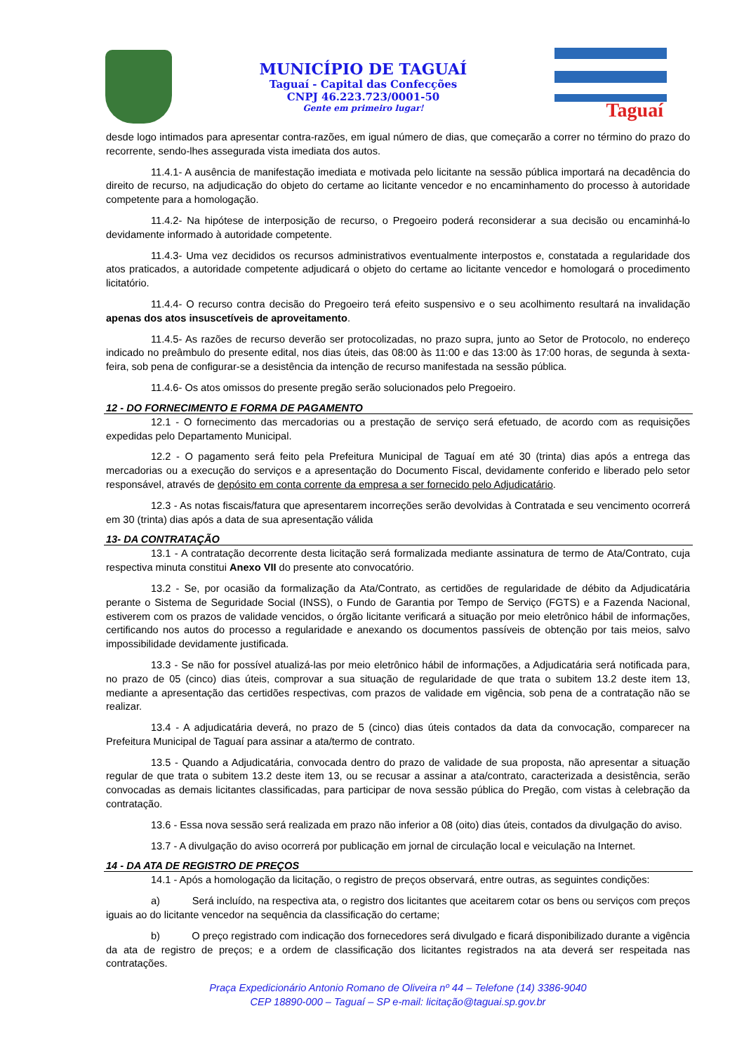MUNICÍPIO DE TAGUAÍ
Taguaí - Capital das Confecções
CNPJ 46.223.723/0001-50
Gente em primeiro lugar!
Taguaí
desde logo intimados para apresentar contra-razões, em igual número de dias, que começarão a correr no término do prazo do recorrente, sendo-lhes assegurada vista imediata dos autos.
11.4.1- A ausência de manifestação imediata e motivada pelo licitante na sessão pública importará na decadência do direito de recurso, na adjudicação do objeto do certame ao licitante vencedor e no encaminhamento do processo à autoridade competente para a homologação.
11.4.2- Na hipótese de interposição de recurso, o Pregoeiro poderá reconsiderar a sua decisão ou encaminhá-lo devidamente informado à autoridade competente.
11.4.3- Uma vez decididos os recursos administrativos eventualmente interpostos e, constatada a regularidade dos atos praticados, a autoridade competente adjudicará o objeto do certame ao licitante vencedor e homologará o procedimento licitatório.
11.4.4- O recurso contra decisão do Pregoeiro terá efeito suspensivo e o seu acolhimento resultará na invalidação apenas dos atos insuscetíveis de aproveitamento.
11.4.5- As razões de recurso deverão ser protocolizadas, no prazo supra, junto ao Setor de Protocolo, no endereço indicado no preâmbulo do presente edital, nos dias úteis, das 08:00 às 11:00 e das 13:00 às 17:00 horas, de segunda à sexta-feira, sob pena de configurar-se a desistência da intenção de recurso manifestada na sessão pública.
11.4.6- Os atos omissos do presente pregão serão solucionados pelo Pregoeiro.
12 - DO FORNECIMENTO E FORMA DE PAGAMENTO
12.1 - O fornecimento das mercadorias ou a prestação de serviço será efetuado, de acordo com as requisições expedidas pelo Departamento Municipal.
12.2 - O pagamento será feito pela Prefeitura Municipal de Taguaí em até 30 (trinta) dias após a entrega das mercadorias ou a execução do serviços e a apresentação do Documento Fiscal, devidamente conferido e liberado pelo setor responsável, através de depósito em conta corrente da empresa a ser fornecido pelo Adjudicatário.
12.3 - As notas fiscais/fatura que apresentarem incorreções serão devolvidas à Contratada e seu vencimento ocorrerá em 30 (trinta) dias após a data de sua apresentação válida
13- DA CONTRATAÇÃO
13.1 - A contratação decorrente desta licitação será formalizada mediante assinatura de termo de Ata/Contrato, cuja respectiva minuta constitui Anexo VII do presente ato convocatório.
13.2 - Se, por ocasião da formalização da Ata/Contrato, as certidões de regularidade de débito da Adjudicatária perante o Sistema de Seguridade Social (INSS), o Fundo de Garantia por Tempo de Serviço (FGTS) e a Fazenda Nacional, estiverem com os prazos de validade vencidos, o órgão licitante verificará a situação por meio eletrônico hábil de informações, certificando nos autos do processo a regularidade e anexando os documentos passíveis de obtenção por tais meios, salvo impossibilidade devidamente justificada.
13.3 - Se não for possível atualizá-las por meio eletrônico hábil de informações, a Adjudicatária será notificada para, no prazo de 05 (cinco) dias úteis, comprovar a sua situação de regularidade de que trata o subitem 13.2 deste item 13, mediante a apresentação das certidões respectivas, com prazos de validade em vigência, sob pena de a contratação não se realizar.
13.4 - A adjudicatária deverá, no prazo de 5 (cinco) dias úteis contados da data da convocação, comparecer na Prefeitura Municipal de Taguaí para assinar a ata/termo de contrato.
13.5 - Quando a Adjudicatária, convocada dentro do prazo de validade de sua proposta, não apresentar a situação regular de que trata o subitem 13.2 deste item 13, ou se recusar a assinar a ata/contrato, caracterizada a desistência, serão convocadas as demais licitantes classificadas, para participar de nova sessão pública do Pregão, com vistas à celebração da contratação.
13.6 - Essa nova sessão será realizada em prazo não inferior a 08 (oito) dias úteis, contados da divulgação do aviso.
13.7 - A divulgação do aviso ocorrerá por publicação em jornal de circulação local e veiculação na Internet.
14 - DA ATA DE REGISTRO DE PREÇOS
14.1 - Após a homologação da licitação, o registro de preços observará, entre outras, as seguintes condições:
a) Será incluído, na respectiva ata, o registro dos licitantes que aceitarem cotar os bens ou serviços com preços iguais ao do licitante vencedor na sequência da classificação do certame;
b) O preço registrado com indicação dos fornecedores será divulgado e ficará disponibilizado durante a vigência da ata de registro de preços; e a ordem de classificação dos licitantes registrados na ata deverá ser respeitada nas contratações.
Praça Expedicionário Antonio Romano de Oliveira nº 44 – Telefone (14) 3386-9040
CEP 18890-000 – Taguaí – SP e-mail: licitação@taguai.sp.gov.br